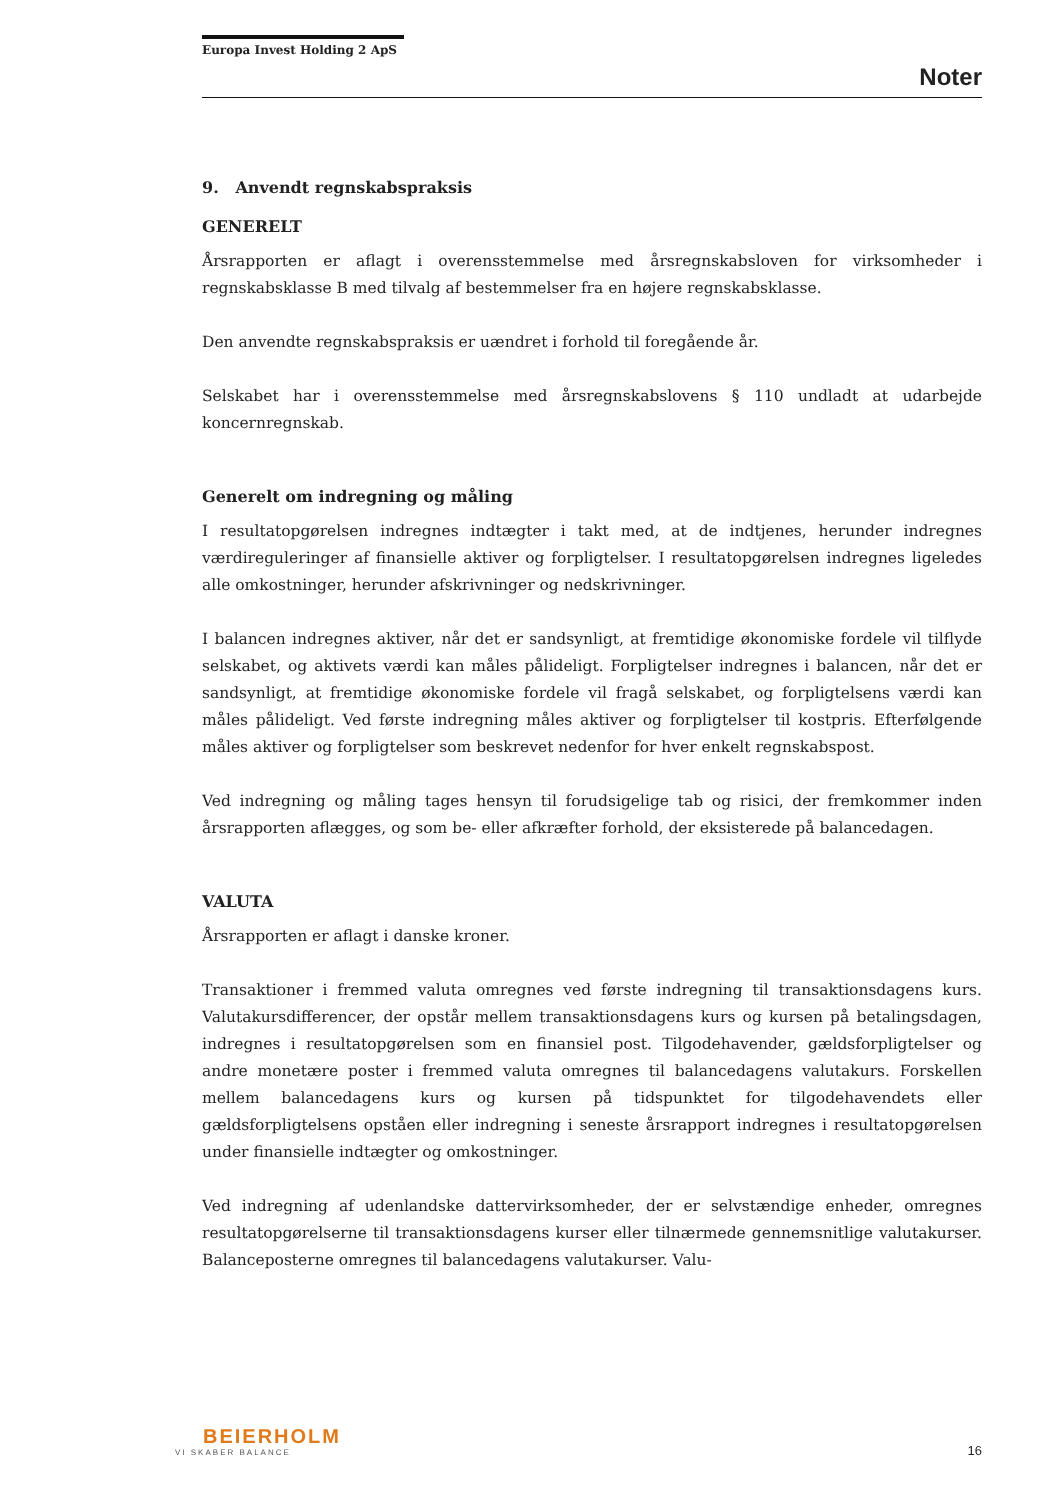Europa Invest Holding 2 ApS
Noter
9. Anvendt regnskabspraksis
GENERELT
Årsrapporten er aflagt i overensstemmelse med årsregnskabsloven for virksomheder i regnskabsklasse B med tilvalg af bestemmelser fra en højere regnskabsklasse.
Den anvendte regnskabspraksis er uændret i forhold til foregående år.
Selskabet har i overensstemmelse med årsregnskabslovens § 110 undladt at udarbejde koncernregnskab.
Generelt om indregning og måling
I resultatopgørelsen indregnes indtægter i takt med, at de indtjenes, herunder indregnes værdireguleringer af finansielle aktiver og forpligtelser. I resultatopgørelsen indregnes ligeledes alle omkostninger, herunder afskrivninger og nedskrivninger.
I balancen indregnes aktiver, når det er sandsynligt, at fremtidige økonomiske fordele vil tilflyde selskabet, og aktivets værdi kan måles pålideligt. Forpligtelser indregnes i balancen, når det er sandsynligt, at fremtidige økonomiske fordele vil fragå selskabet, og forpligtelsens værdi kan måles pålideligt. Ved første indregning måles aktiver og forpligtelser til kostpris. Efterfølgende måles aktiver og forpligtelser som beskrevet nedenfor for hver enkelt regnskabspost.
Ved indregning og måling tages hensyn til forudsigelige tab og risici, der fremkommer inden årsrapporten aflægges, og som be- eller afkræfter forhold, der eksisterede på balancedagen.
VALUTA
Årsrapporten er aflagt i danske kroner.
Transaktioner i fremmed valuta omregnes ved første indregning til transaktionsdagens kurs. Valutakursdifferencer, der opstår mellem transaktionsdagens kurs og kursen på betalingsdagen, indregnes i resultatopgørelsen som en finansiel post. Tilgodehavender, gældsforpligtelser og andre monetære poster i fremmed valuta omregnes til balancedagens valutakurs. Forskellen mellem balancedagens kurs og kursen på tidspunktet for tilgodehavendets eller gældsforpligtelsens opståen eller indregning i seneste årsrapport indregnes i resultatopgørelsen under finansielle indtægter og omkostninger.
Ved indregning af udenlandske dattervirksomheder, der er selvstændige enheder, omregnes resultatopgørelserne til transaktionsdagens kurser eller tilnærmede gennemsnitlige valutakurser. Balanceposterne omregnes til balancedagens valutakurser. Valu-
BEIERHOLM
VI SKABER BALANCE
16